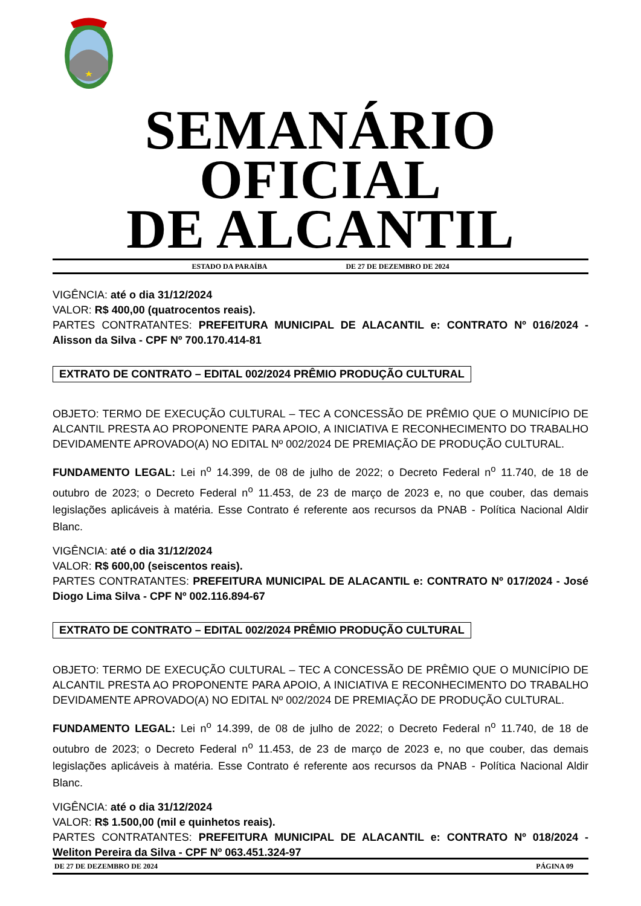SEMANÁRIO OFICIAL
DE ALCANTIL
ESTADO DA PARAÍBA DE 27 DE DEZEMBRO DE 2024
VIGÊNCIA: até o dia 31/12/2024
VALOR: R$ 400,00 (quatrocentos reais).
PARTES CONTRATANTES: PREFEITURA MUNICIPAL DE ALACANTIL e: CONTRATO Nº 016/2024 - Alisson da Silva - CPF Nº 700.170.414-81
EXTRATO DE CONTRATO – EDITAL 002/2024 PRÊMIO PRODUÇÃO CULTURAL
OBJETO: TERMO DE EXECUÇÃO CULTURAL – TEC A CONCESSÃO DE PRÊMIO QUE O MUNICÍPIO DE ALCANTIL PRESTA AO PROPONENTE PARA APOIO, A INICIATIVA E RECONHECIMENTO DO TRABALHO DEVIDAMENTE APROVADO(A) NO EDITAL Nº 002/2024 DE PREMIAÇÃO DE PRODUÇÃO CULTURAL.
FUNDAMENTO LEGAL: Lei n<sup>o</sup> 14.399, de 08 de julho de 2022; o Decreto Federal n<sup>o</sup> 11.740, de 18 de outubro de 2023; o Decreto Federal n<sup>o</sup> 11.453, de 23 de março de 2023 e, no que couber, das demais legislações aplicáveis à matéria. Esse Contrato é referente aos recursos da PNAB - Política Nacional Aldir Blanc.
VIGÊNCIA: até o dia 31/12/2024
VALOR: R$ 600,00 (seiscentos reais).
PARTES CONTRATANTES: PREFEITURA MUNICIPAL DE ALACANTIL e: CONTRATO Nº 017/2024 - José Diogo Lima Silva - CPF Nº 002.116.894-67
EXTRATO DE CONTRATO – EDITAL 002/2024 PRÊMIO PRODUÇÃO CULTURAL
OBJETO: TERMO DE EXECUÇÃO CULTURAL – TEC A CONCESSÃO DE PRÊMIO QUE O MUNICÍPIO DE ALCANTIL PRESTA AO PROPONENTE PARA APOIO, A INICIATIVA E RECONHECIMENTO DO TRABALHO DEVIDAMENTE APROVADO(A) NO EDITAL Nº 002/2024 DE PREMIAÇÃO DE PRODUÇÃO CULTURAL.
FUNDAMENTO LEGAL: Lei n<sup>o</sup> 14.399, de 08 de julho de 2022; o Decreto Federal n<sup>o</sup> 11.740, de 18 de outubro de 2023; o Decreto Federal n<sup>o</sup> 11.453, de 23 de março de 2023 e, no que couber, das demais legislações aplicáveis à matéria. Esse Contrato é referente aos recursos da PNAB - Política Nacional Aldir Blanc.
VIGÊNCIA: até o dia 31/12/2024
VALOR: R$ 1.500,00 (mil e quinhetos reais).
PARTES CONTRATANTES: PREFEITURA MUNICIPAL DE ALACANTIL e: CONTRATO Nº 018/2024 - Weliton Pereira da Silva - CPF Nº 063.451.324-97
DE 27 DE DEZEMBRO DE 2024 PÁGINA 09